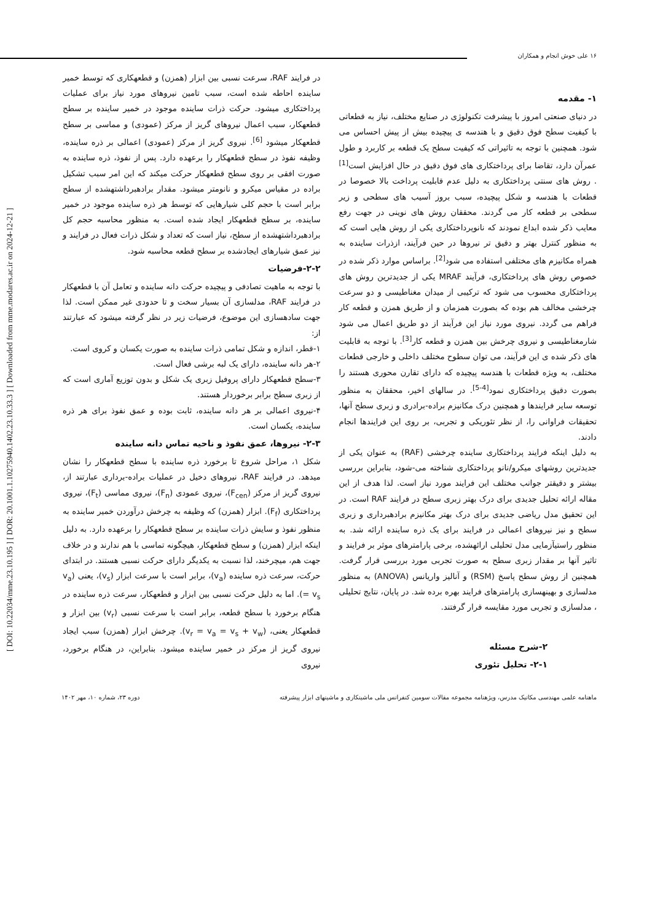[ DOI: 10.22034/mme.23.10.195 ] [ DOR: 20.1001.1.10275940.1402.23.10.33.3 ] [ Downloaded from mme.modares.ac.ir on 2024-12-21 ]
۱۶ علی خوش انجام و همکاران
۱- مقدمه
در دنیای صنعتی امروز با پیشرفت تکنولوژی در صنایع مختلف، نیاز به قطعاتی با کیفیت سطح فوق دقیق و با هندسه ی پیچیده بیش از پیش احساس می شود. همچنین با توجه به تاثیراتی که کیفیت سطح یک قطعه بر کاربرد و طول عمرآن دارد، تقاضا برای پرداختکاری های فوق دقیق در حال افزایش است<sup>[1]</sup> . روش های سنتی پرداختکاری به دلیل عدم قابلیت پرداخت بالا خصوصا در قطعات با هندسه و شکل پیچیده، سبب بروز آسیب های سطحی و زیر سطحی بر قطعه کار می گردند. محققان روش های نوینی در جهت رفع معایب ذکر شده ابداع نمودند که نانوپرداختکاری یکی از روش هایی است که به منظور کنترل بهتر و دقیق تر نیروها در حین فرآیند، ازذرات ساینده به همراه مکانیزم های مختلفی استفاده می شود<sup>[2]</sup>. براساس موارد ذکر شده در خصوص روش های پرداختکاری، فرآیند MRAF یکی از جدیدترین روش های پرداختکاری محسوب می شود که ترکیبی از میدان مغناطیسی و دو سرعت چرخشی مخالف هم بوده که بصورت همزمان و از طریق همزن و قطعه کار فراهم می گردد. نیروی مورد نیاز این فرآیند از دو طریق اعمال می شود شارمغناطیسی و نیروی چرخش بین همزن و قطعه کار<sup>[3]</sup>. با توجه به قابلیت های ذکر شده ی این فرآیند، می توان سطوح مختلف داخلی و خارجی قطعات مختلف، به ویژه قطعات با هندسه پیچیده که دارای تقارن محوری هستند را بصورت دقیق پرداختکاری نمود<sup>[4-5]</sup>. در سالهای اخیر، محققان به منظور توسعه سایر فرایندها و همچنین درک مکانیزم براده-برادری و زبری سطح آنها، تحقیقات فراوانی را، از نظر تئوریکی و تجربی، بر روی این فرایندها انجام دادند.
به دلیل اینکه فرایند پرداختکاری ساینده چرخشی (RAF) به عنوان یکی از جدیدترین روشهای میکرو/نانو پرداختکاری شناخته می-شود، بنابراین بررسی بیشتر و دقیقتر جوانب مختلف این فرایند مورد نیاز است. لذا هدف از این مقاله ارائه تحلیل جدیدی برای درک بهتر زبری سطح در فرایند RAF است. در این تحقیق مدل ریاضی جدیدی برای درک بهتر مکانیزم برادهبرداری و زبری سطح و نیز نیروهای اعمالی در فرایند برای یک ذره ساینده ارائه شد. به منظور راستیآزمایی مدل تحلیلی ارائهشده، برخی پارامترهای موثر بر فرایند و تاثیر آنها بر مقدار زبری سطح به صورت تجربی مورد بررسی قرار گرفت. همچنین از روش سطح پاسخ (RSM) و آنالیز واریانس (ANOVA) به منظور مدلسازی و بهینهسازی پارامترهای فرایند بهره برده شد. در پایان، نتایج تحلیلی ، مدلسازی و تجربی مورد مقایسه قرار گرفتند.
۲-شرح مسئله
۲-۱- تحلیل تئوری
در فرایند RAF، سرعت نسبی بین ابزار (همزن) و قطعهکاری که توسط خمیر ساینده احاطه شده است، سبب تامین نیروهای مورد نیاز برای عملیات پرداختکاری میشود. حرکت ذرات ساینده موجود در خمیر ساینده بر سطح قطعهکار، سبب اعمال نیروهای گریز از مرکز (عمودی) و مماسی بر سطح قطعهکار میشود <sup>[6]</sup>. نیروی گریز از مرکز (عمودی) اعمالی بر ذره ساینده، وظیفه نفوذ در سطح قطعهکار را برعهده دارد. پس از نفوذ، ذره ساینده به صورت افقی بر روی سطح قطعهکار حرکت میکند که این امر سبب تشکیل براده در مقیاس میکرو و نانومتر میشود. مقدار برادهبرداشتهشده از سطح برابر است با حجم کلی شیارهایی که توسط هر ذره ساینده موجود در خمیر ساینده، بر سطح قطعهکار ایجاد شده است. به منظور محاسبه حجم کل برادهبرداشتهشده از سطح، نیاز است که تعداد و شکل ذرات فعال در فرایند و نیز عمق شیارهای ایجادشده بر سطح قطعه محاسبه شود.
۲-۲-فرضیات
با توجه به ماهیت تصادفی و پیچیده حرکت دانه ساینده و تعامل آن با قطعهکار در فرایند RAF، مدلسازی آن بسیار سخت و تا حدودی غیر ممکن است. لذا جهت سادهسازی این موضوع، فرضیات زیر در نظر گرفته میشود که عبارتند از:
۱-قطر، اندازه و شکل تمامی ذرات ساینده به صورت یکسان و کروی است.
۲-هر دانه ساینده، دارای یک لبه برشی فعال است.
۳-سطح قطعهکار دارای پروفیل زبری یک شکل و بدون توزیع آماری است که از زبری سطح برابر برخوردار هستند.
۴-نیروی اعمالی بر هر دانه ساینده، ثابت بوده و عمق نفوذ برای هر ذره ساینده، یکسان است.
۲-۳- نیروها، عمق نفوذ و ناحیه تماس دانه ساینده
شکل ۱، مراحل شروع تا برخورد ذره ساینده با سطح قطعهکار را نشان میدهد. در فرایند RAF، نیروهای دخیل در عملیات براده-برداری عبارتند از، نیروی گریز از مرکز (F<sub>cen</sub>)، نیروی عمودی (F<sub>n</sub>)، نیروی مماسی (F<sub>t</sub>)، نیروی پرداختکاری (F<sub>f</sub>). ابزار (همزن) که وظیفه به چرخش درآوردن خمیر ساینده به منظور نفوذ و سایش ذرات ساینده بر سطح قطعهکار را برعهده دارد. به دلیل اینکه ابزار (همزن) و سطح قطعهکار، هیچگونه تماسی با هم ندارند و در خلاف جهت هم، میچرخند، لذا نسبت به یکدیگر دارای حرکت نسبی هستند. در ابتدای حرکت، سرعت ذره ساینده (v<sub>a</sub>)، برابر است با سرعت ابزار (v<sub>s</sub>)، یعنی (v<sub>a</sub> = v<sub>s</sub>). اما به دلیل حرکت نسبی بین ابزار و قطعهکار، سرعت ذره ساینده در هنگام برخورد با سطح قطعه، برابر است با سرعت نسبی (v<sub>r</sub>) بین ابزار و قطعهکار یعنی، (v<sub>r</sub> = v<sub>a</sub> = v<sub>s</sub> + v<sub>w</sub>). چرخش ابزار (همزن) سبب ایجاد نیروی گریز از مرکز در خمیر ساینده میشود. بنابراین، در هنگام برخورد، نیروی
ماهنامه علمی مهندسی مکانیک مدرس، ویژهنامه مجموعه مقالات سومین کنفرانس ملی ماشینکاری و ماشینهای ابزار پیشرفته دوره ۲۳، شماره ۱۰، مهر ۱۴۰۲